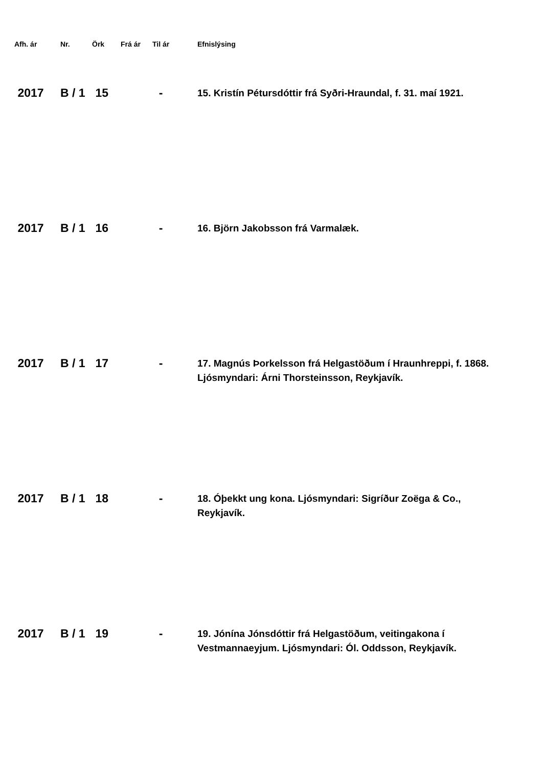| Afh. ár | Nr. | Örk | Frá ár | Til ár | Efnislýsing |
| --- | --- | --- | --- | --- | --- |
| 2017 | B / 1 | 15 | | - | 15. Kristín Pétursdóttir frá Syðri-Hraundal, f. 31. maí 1921. |
| 2017 | B / 1 | 16 | | - | 16. Björn Jakobsson frá Varmalæk. |
| 2017 | B / 1 | 17 | | - | 17. Magnús Þorkelsson frá Helgastöðum í Hraunhreppi, f. 1868. Ljósmyndari: Árni Thorsteinsson, Reykjavík. |
| 2017 | B / 1 | 18 | | - | 18. Óþekkt ung kona. Ljósmyndari: Sigríður Zoëga & Co., Reykjavík. |
| 2017 | B / 1 | 19 | | - | 19. Jónína Jónsdóttir frá Helgastöðum, veitingakona í Vestmannaeyjum. Ljósmyndari: Ól. Oddsson, Reykjavík. |